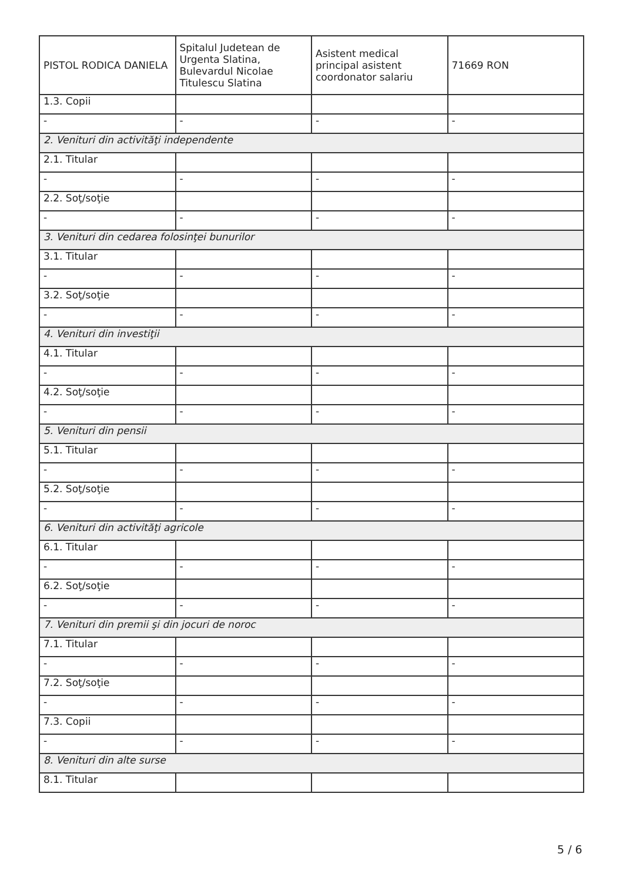| PISTOL RODICA DANIELA | Spitalul Judetean de Urgenta Slatina, Bulevardul Nicolae Titulescu Slatina | Asistent medical principal asistent coordonator salariu | 71669 RON |
| 1.3. Copii | | | |
| - | - | - | - |
| 2. Venituri din activităţi independente | | | |
| 2.1. Titular | | | |
| - | - | - | - |
| 2.2. Soţ/soţie | | | |
| - | - | - | - |
| 3. Venituri din cedarea folosinţei bunurilor | | | |
| 3.1. Titular | | | |
| - | - | - | - |
| 3.2. Soţ/soţie | | | |
| - | - | - | - |
| 4. Venituri din investiţii | | | |
| 4.1. Titular | | | |
| - | - | - | - |
| 4.2. Soţ/soţie | | | |
| - | - | - | - |
| 5. Venituri din pensii | | | |
| 5.1. Titular | | | |
| - | - | - | - |
| 5.2. Soţ/soţie | | | |
| - | - | - | - |
| 6. Venituri din activităţi agricole | | | |
| 6.1. Titular | | | |
| - | - | - | - |
| 6.2. Soţ/soţie | | | |
| - | - | - | - |
| 7. Venituri din premii şi din jocuri de noroc | | | |
| 7.1. Titular | | | |
| - | - | - | - |
| 7.2. Soţ/soţie | | | |
| - | - | - | - |
| 7.3. Copii | | | |
| - | - | - | - |
| 8. Venituri din alte surse | | | |
| 8.1. Titular | | | |
5 / 6